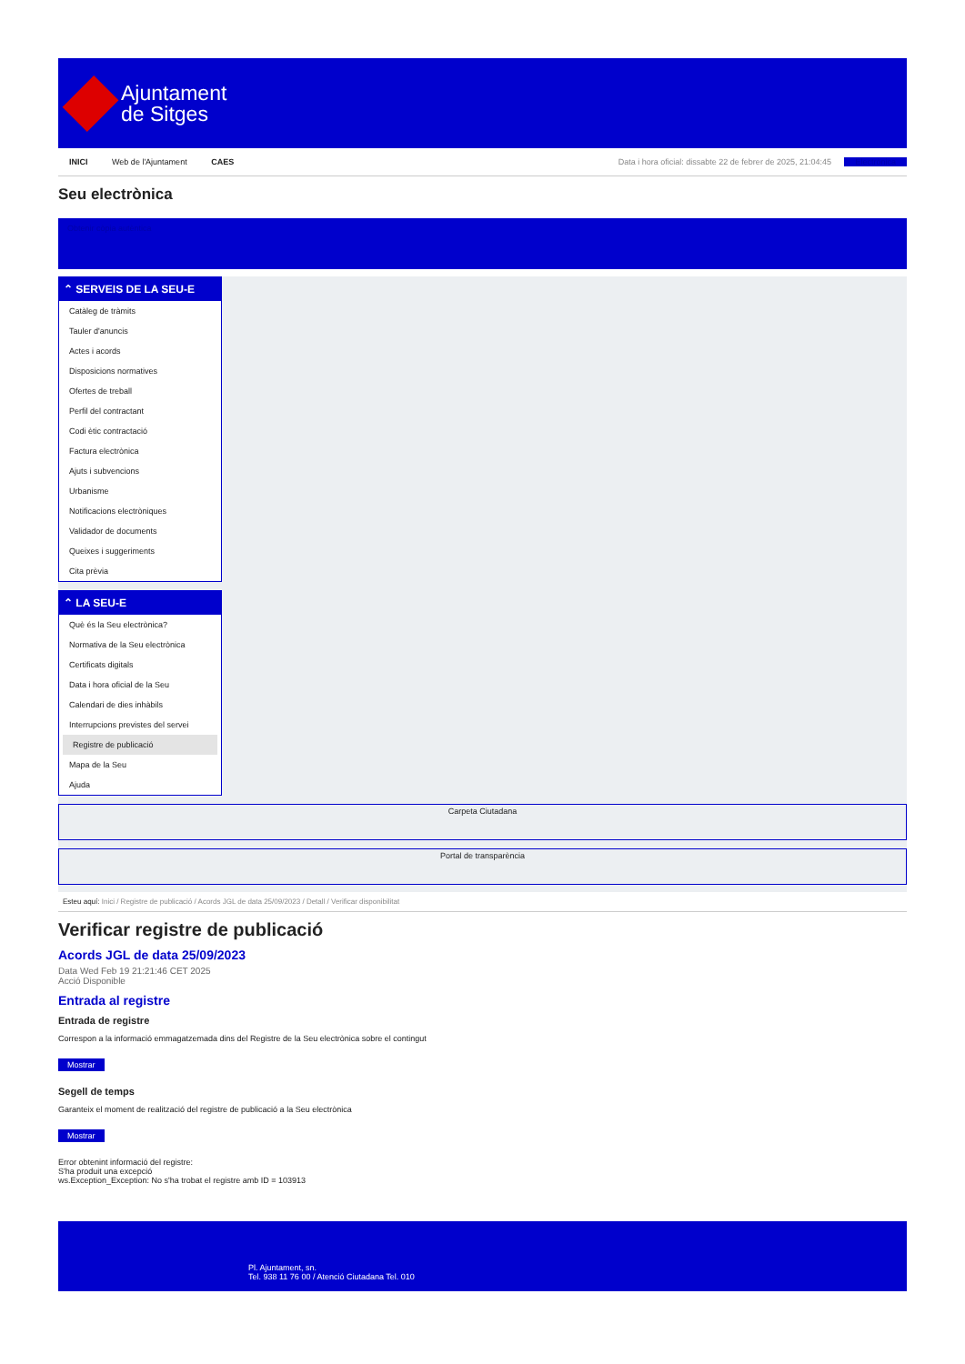Ajuntament
de Sitges
INICI Web de l'Ajuntament CAES
Data i hora oficial: dissabte 22 de febrer de 2025, 21:04:45 Electrònica
Seu electrònica
Obtenir còpia autèntica
⌃ SERVEIS DE LA SEU-E
Catàleg de tràmits
Tauler d'anuncis
Actes i acords
Disposicions normatives
Ofertes de treball
Perfil del contractant
Codi ètic contractació
Factura electrònica
Ajuts i subvencions
Urbanisme
Notificacions electròniques
Validador de documents
Queixes i suggeriments
Cita prèvia
⌃ LA SEU-E
Què és la Seu electrònica?
Normativa de la Seu electrònica
Certificats digitals
Data i hora oficial de la Seu
Calendari de dies inhàbils
Interrupcions previstes del servei
Registre de publicació
Mapa de la Seu
Ajuda
Carpeta Ciutadana
Portal de transparència
Esteu aquí: Inici / Registre de publicació / Acords JGL de data 25/09/2023 / Detall / Verificar disponibilitat
Verificar registre de publicació
Acords JGL de data 25/09/2023
Data Wed Feb 19 21:21:46 CET 2025
Acció Disponible
Entrada al registre
Entrada de registre
Correspon a la informació emmagatzemada dins del Registre de la Seu electrònica sobre el contingut
Mostrar
Segell de temps
Garanteix el moment de realització del registre de publicació a la Seu electrònica
Mostrar
Error obtenint informació del registre:
S'ha produit una excepció
ws.Exception_Exception: No s'ha trobat el registre amb ID = 103913
Pl. Ajuntament, sn.
Tel. 938 11 76 00 / Atenció Ciutadana Tel. 010